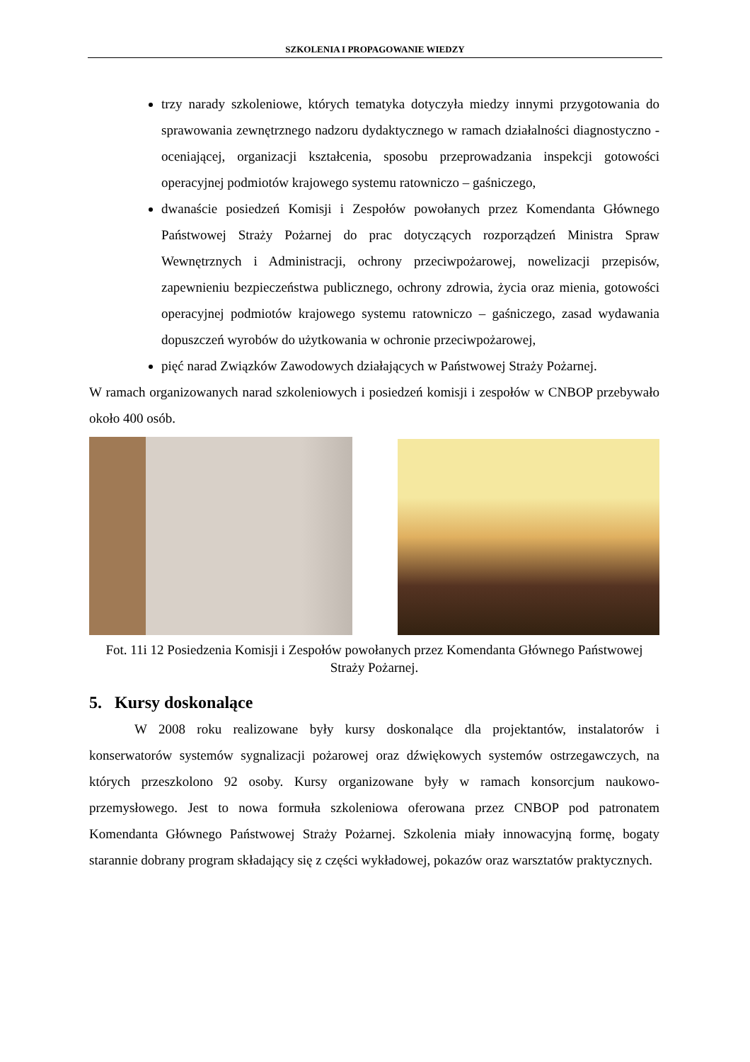SZKOLENIA I PROPAGOWANIE WIEDZY
trzy narady szkoleniowe, których tematyka dotyczyła miedzy innymi przygotowania do sprawowania zewnętrznego nadzoru dydaktycznego w ramach działalności diagnostyczno - oceniającej, organizacji kształcenia, sposobu przeprowadzania inspekcji gotowości operacyjnej podmiotów krajowego systemu ratowniczo – gaśniczego,
dwanaście posiedzeń Komisji i Zespołów powołanych przez Komendanta Głównego Państwowej Straży Pożarnej do prac dotyczących rozporządzeń Ministra Spraw Wewnętrznych i Administracji, ochrony przeciwpożarowej, nowelizacji przepisów, zapewnieniu bezpieczeństwa publicznego, ochrony zdrowia, życia oraz mienia, gotowości operacyjnej podmiotów krajowego systemu ratowniczo – gaśniczego, zasad wydawania dopuszczeń wyrobów do użytkowania w ochronie przeciwpożarowej,
pięć narad Związków Zawodowych działających w Państwowej Straży Pożarnej.
W ramach organizowanych narad szkoleniowych i posiedzeń komisji i zespołów w CNBOP przebywało około 400 osób.
Fot. 11i 12 Posiedzenia Komisji i Zespołów powołanych przez Komendanta Głównego Państwowej Straży Pożarnej.
5. Kursy doskonalące
W 2008 roku realizowane były kursy doskonalące dla projektantów, instalatorów i konserwatorów systemów sygnalizacji pożarowej oraz dźwiękowych systemów ostrzegawczych, na których przeszkolono 92 osoby. Kursy organizowane były w ramach konsorcjum naukowo-przemysłowego. Jest to nowa formuła szkoleniowa oferowana przez CNBOP pod patronatem Komendanta Głównego Państwowej Straży Pożarnej. Szkolenia miały innowacyjną formę, bogaty starannie dobrany program składający się z części wykładowej, pokazów oraz warsztatów praktycznych.